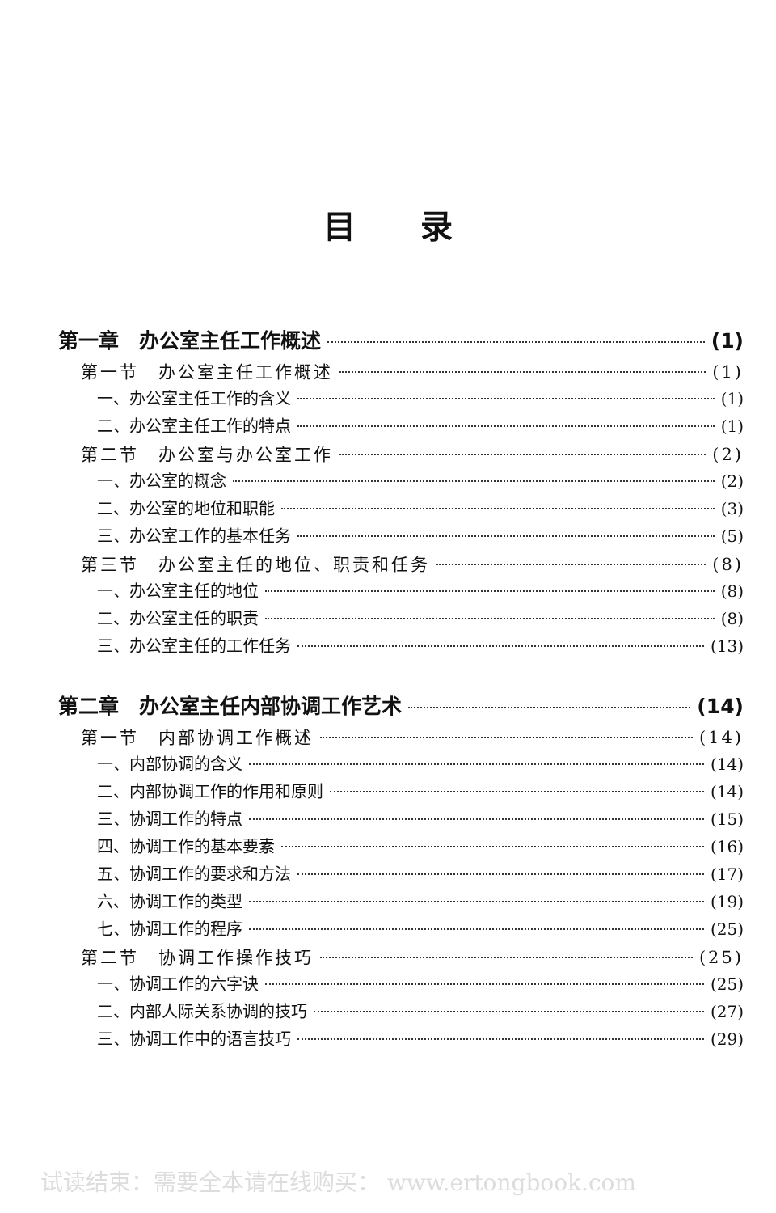目录
第一章　办公室主任工作概述 (1)
第一节　办公室主任工作概述 (1)
一、办公室主任工作的含义 (1)
二、办公室主任工作的特点 (1)
第二节　办公室与办公室工作 (2)
一、办公室的概念 (2)
二、办公室的地位和职能 (3)
三、办公室工作的基本任务 (5)
第三节　办公室主任的地位、职责和任务 (8)
一、办公室主任的地位 (8)
二、办公室主任的职责 (8)
三、办公室主任的工作任务 (13)
第二章　办公室主任内部协调工作艺术 (14)
第一节　内部协调工作概述 (14)
一、内部协调的含义 (14)
二、内部协调工作的作用和原则 (14)
三、协调工作的特点 (15)
四、协调工作的基本要素 (16)
五、协调工作的要求和方法 (17)
六、协调工作的类型 (19)
七、协调工作的程序 (25)
第二节　协调工作操作技巧 (25)
一、协调工作的六字诀 (25)
二、内部人际关系协调的技巧 (27)
三、协调工作中的语言技巧 (29)
试读结束：需要全本请在线购买： www.ertongbook.com